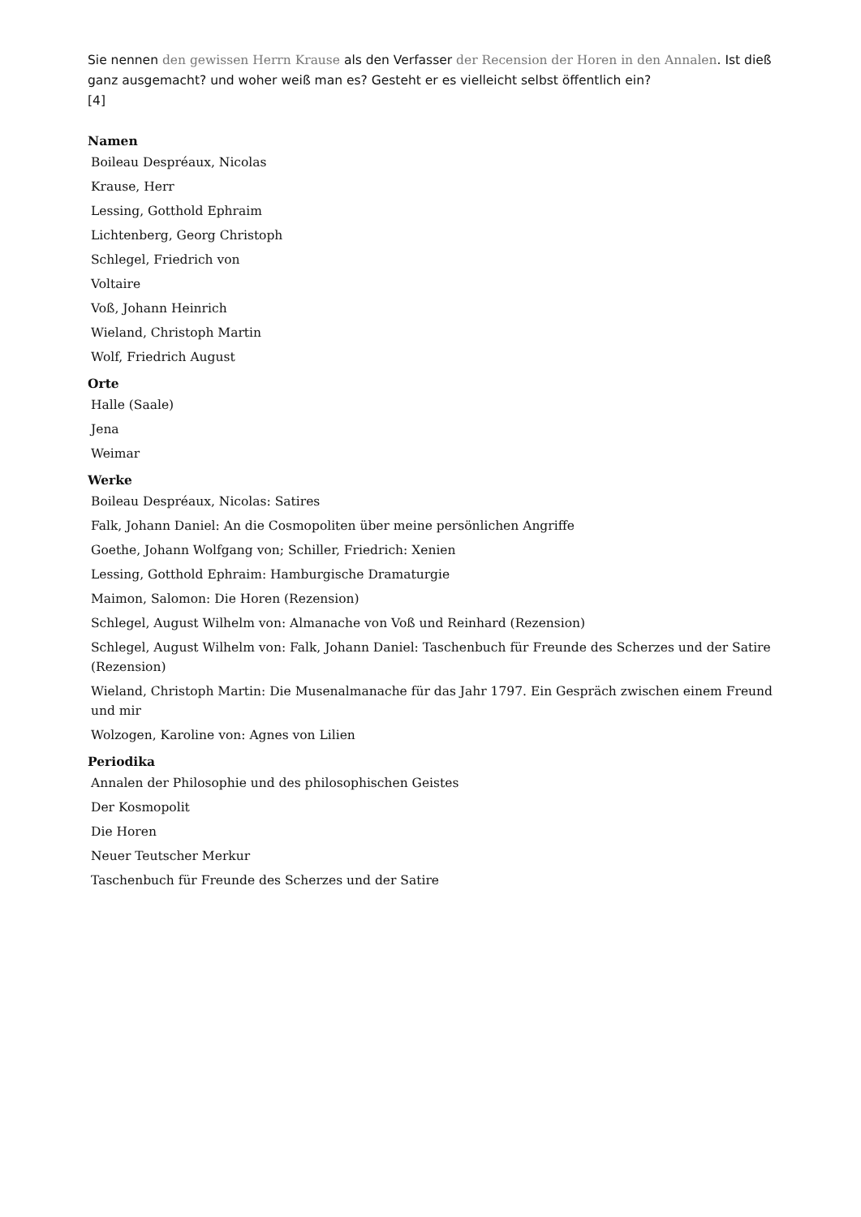Sie nennen den gewissen Herrn Krause als den Verfasser der Recension der Horen in den Annalen. Ist dieß ganz ausgemacht? und woher weiß man es? Gesteht er es vielleicht selbst öffentlich ein?
[4]
Namen
Boileau Despréaux, Nicolas
Krause, Herr
Lessing, Gotthold Ephraim
Lichtenberg, Georg Christoph
Schlegel, Friedrich von
Voltaire
Voß, Johann Heinrich
Wieland, Christoph Martin
Wolf, Friedrich August
Orte
Halle (Saale)
Jena
Weimar
Werke
Boileau Despréaux, Nicolas: Satires
Falk, Johann Daniel: An die Cosmopoliten über meine persönlichen Angriffe
Goethe, Johann Wolfgang von; Schiller, Friedrich: Xenien
Lessing, Gotthold Ephraim: Hamburgische Dramaturgie
Maimon, Salomon: Die Horen (Rezension)
Schlegel, August Wilhelm von: Almanache von Voß und Reinhard (Rezension)
Schlegel, August Wilhelm von: Falk, Johann Daniel: Taschenbuch für Freunde des Scherzes und der Satire (Rezension)
Wieland, Christoph Martin: Die Musenalmanache für das Jahr 1797. Ein Gespräch zwischen einem Freund und mir
Wolzogen, Karoline von: Agnes von Lilien
Periodika
Annalen der Philosophie und des philosophischen Geistes
Der Kosmopolit
Die Horen
Neuer Teutscher Merkur
Taschenbuch für Freunde des Scherzes und der Satire